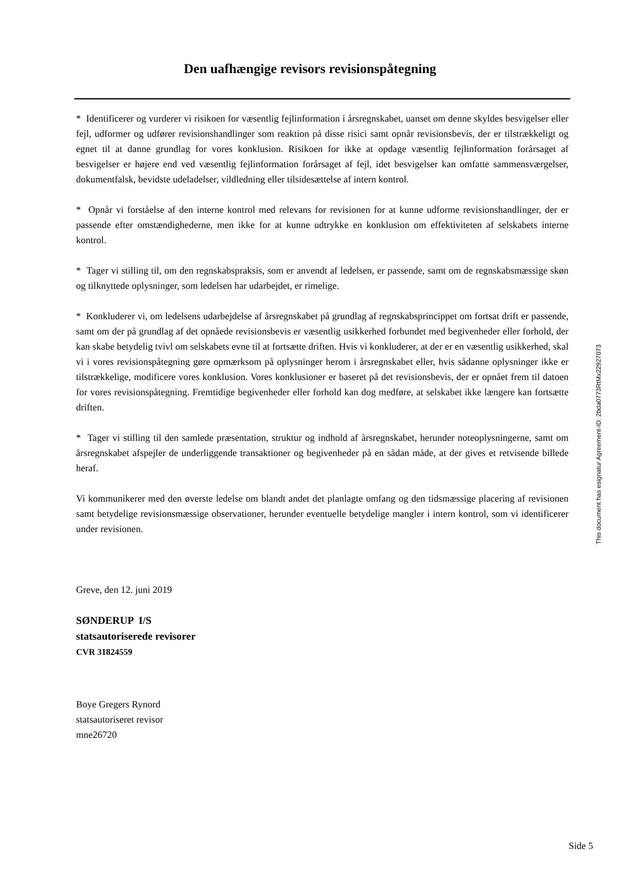Den uafhængige revisors revisionspåtegning
* Identificerer og vurderer vi risikoen for væsentlig fejlinformation i årsregnskabet, uanset om denne skyldes besvigelser eller fejl, udformer og udfører revisionshandlinger som reaktion på disse risici samt opnår revisionsbevis, der er tilstrækkeligt og egnet til at danne grundlag for vores konklusion. Risikoen for ikke at opdage væsentlig fejlinformation forårsaget af besvigelser er højere end ved væsentlig fejlinformation forårsaget af fejl, idet besvigelser kan omfatte sammensværgelser, dokumentfalsk, bevidste udeladelser, vildledning eller tilsidesættelse af intern kontrol.
* Opnår vi forståelse af den interne kontrol med relevans for revisionen for at kunne udforme revisionshandlinger, der er passende efter omstændighederne, men ikke for at kunne udtrykke en konklusion om effektiviteten af selskabets interne kontrol.
* Tager vi stilling til, om den regnskabspraksis, som er anvendt af ledelsen, er passende, samt om de regnskabsmæssige skøn og tilknyttede oplysninger, som ledelsen har udarbejdet, er rimelige.
* Konkluderer vi, om ledelsens udarbejdelse af årsregnskabet på grundlag af regnskabsprincippet om fortsat drift er passende, samt om der på grundlag af det opnåede revisionsbevis er væsentlig usikkerhed forbundet med begivenheder eller forhold, der kan skabe betydelig tvivl om selskabets evne til at fortsætte driften. Hvis vi konkluderer, at der er en væsentlig usikkerhed, skal vi i vores revisionspåtegning gøre opmærksom på oplysninger herom i årsregnskabet eller, hvis sådanne oplysninger ikke er tilstrækkelige, modificere vores konklusion. Vores konklusioner er baseret på det revisionsbevis, der er opnået frem til datoen for vores revisionspåtegning. Fremtidige begivenheder eller forhold kan dog medføre, at selskabet ikke længere kan fortsætte driften.
* Tager vi stilling til den samlede præsentation, struktur og indhold af årsregnskabet, herunder noteoplysningerne, samt om årsregnskabet afspejler de underliggende transaktioner og begivenheder på en sådan måde, at der gives et retvisende billede heraf.
Vi kommunikerer med den øverste ledelse om blandt andet det planlagte omfang og den tidsmæssige placering af revisionen samt betydelige revisionsmæssige observationer, herunder eventuelle betydelige mangler i intern kontrol, som vi identificerer under revisionen.
Greve, den 12. juni 2019
SØNDERUP I/S
statsautoriserede revisorer
CVR 31824559
Boye Gregers Rynord
statsautoriseret revisor
mne26720
This document has esignatur Agreement-ID: 2bda0773RtMx22927073
Side 5